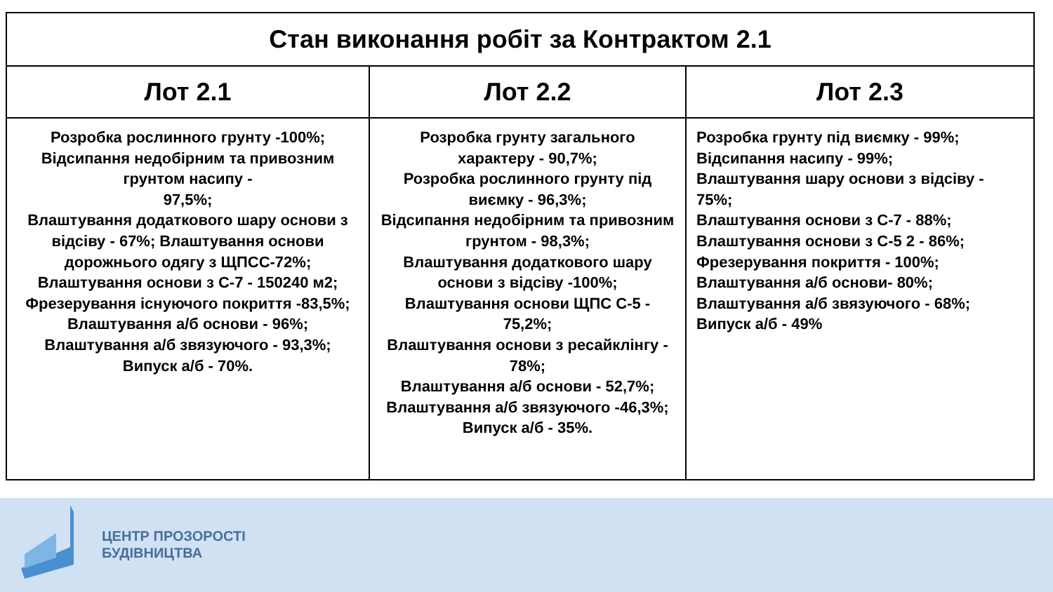| Стан виконання робіт за Контрактом 2.1 | | |
| --- | --- | --- |
| Лот 2.1 | Лот 2.2 | Лот 2.3 |
| Розробка рослинного грунту -100%; Відсипання недобірним та привозним грунтом насипу - 97,5%; Влаштування додаткового шару основи з відсіву - 67%; Влаштування основи дорожнього одягу з ЩПСС-72%; Влаштування основи з С-7 - 150240 м2; Фрезерування існуючого покриття -83,5%; Влаштування а/б основи - 96%; Влаштування а/б звязуючого - 93,3%; Випуск а/б - 70%. | Розробка грунту загального характеру - 90,7%; Розробка рослинного грунту під виємку - 96,3%; Відсипання недобірним та привозним грунтом - 98,3%; Влаштування додаткового шару основи з відсіву -100%; Влаштування основи ЩПС С-5 - 75,2%; Влаштування основи з ресайклінгу - 78%; Влаштування а/б основи - 52,7%; Влаштування а/б звязуючого -46,3%; Випуск а/б - 35%. | Розробка грунту під виємку - 99%; Відсипання насипу - 99%; Влаштування шару основи з відсіву - 75%; Влаштування основи з С-7 - 88%; Влаштування основи з С-5 2 - 86%; Фрезерування покриття - 100%; Влаштування а/б основи- 80%; Влаштування а/б звязуючого - 68%; Випуск а/б - 49% |
ЦЕНТР ПРОЗОРОСТІ
БУДІВНИЦТВА